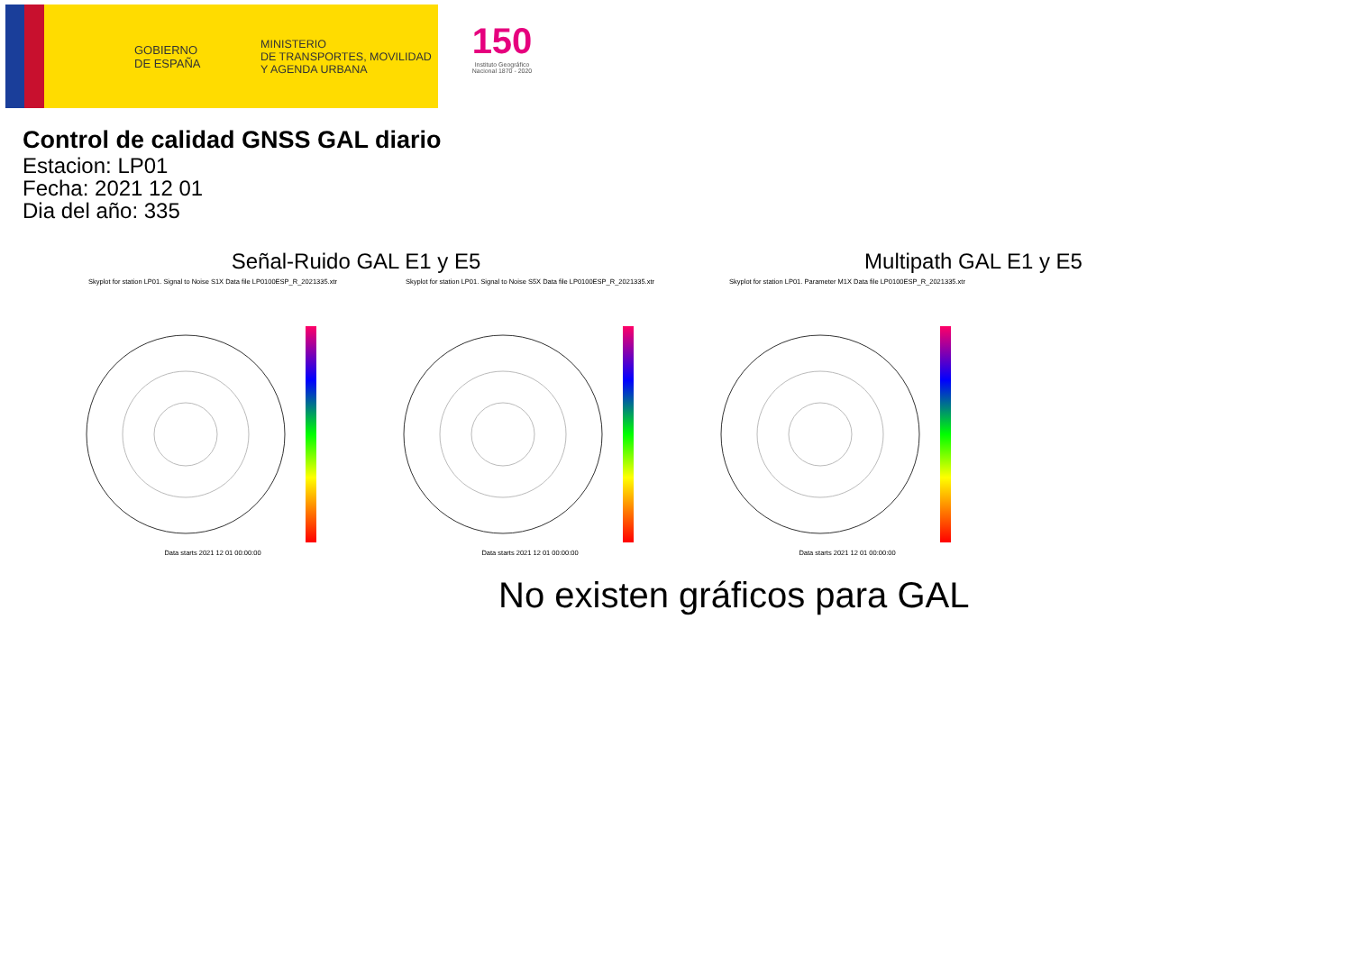GOBIERNO
DE ESPAÑA
MINISTERIO
DE TRANSPORTES, MOVILIDAD
Y AGENDA URBANA
150
Instituto Geográfico Nacional 1870 - 2020
Control de calidad GNSS GAL diario
Estacion: LP01
Fecha: 2021 12 01
Dia del año: 335
Señal-Ruido GAL E1 y E5 Multipath GAL E1 y E5
Skyplot for station LP01. Signal to Noise S1X Data file LP0100ESP_R_2021335.xtr
Data starts 2021 12 01 00:00:00
Skyplot for station LP01. Signal to Noise S5X Data file LP0100ESP_R_2021335.xtr
Data starts 2021 12 01 00:00:00
Skyplot for station LP01. Parameter M1X Data file LP0100ESP_R_2021335.xtr
Data starts 2021 12 01 00:00:00
No existen gráficos para GAL